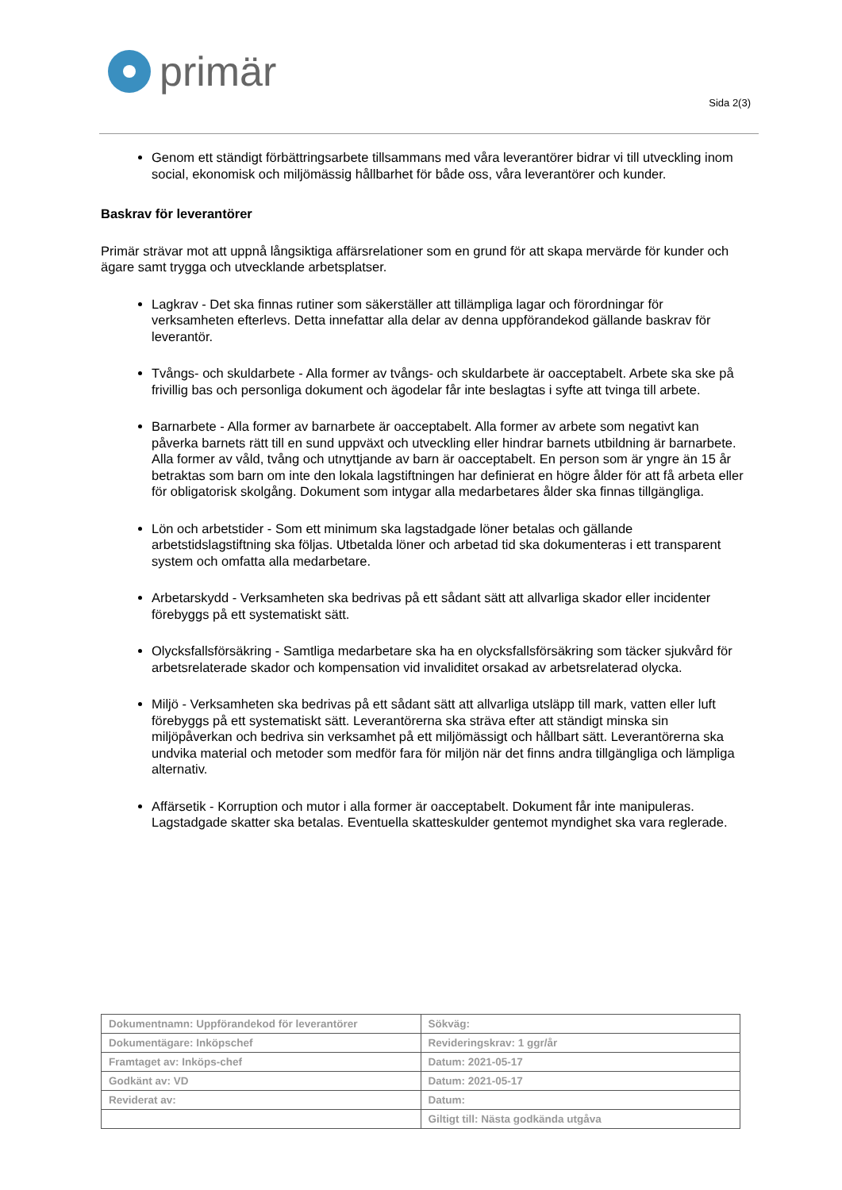primär
Sida 2(3)
Genom ett ständigt förbättringsarbete tillsammans med våra leverantörer bidrar vi till utveckling inom social, ekonomisk och miljömässig hållbarhet för både oss, våra leverantörer och kunder.
Baskrav för leverantörer
Primär strävar mot att uppnå långsiktiga affärsrelationer som en grund för att skapa mervärde för kunder och ägare samt trygga och utvecklande arbetsplatser.
Lagkrav - Det ska finnas rutiner som säkerställer att tillämpliga lagar och förordningar för verksamheten efterlevs. Detta innefattar alla delar av denna uppförandekod gällande baskrav för leverantör.
Tvångs- och skuldarbete - Alla former av tvångs- och skuldarbete är oacceptabelt. Arbete ska ske på frivillig bas och personliga dokument och ägodelar får inte beslagtas i syfte att tvinga till arbete.
Barnarbete - Alla former av barnarbete är oacceptabelt. Alla former av arbete som negativt kan påverka barnets rätt till en sund uppväxt och utveckling eller hindrar barnets utbildning är barnarbete. Alla former av våld, tvång och utnyttjande av barn är oacceptabelt. En person som är yngre än 15 år betraktas som barn om inte den lokala lagstiftningen har definierat en högre ålder för att få arbeta eller för obligatorisk skolgång. Dokument som intygar alla medarbetares ålder ska finnas tillgängliga.
Lön och arbetstider - Som ett minimum ska lagstadgade löner betalas och gällande arbetstidslagstiftning ska följas. Utbetalda löner och arbetad tid ska dokumenteras i ett transparent system och omfatta alla medarbetare.
Arbetarskydd - Verksamheten ska bedrivas på ett sådant sätt att allvarliga skador eller incidenter förebyggs på ett systematiskt sätt.
Olycksfallsförsäkring - Samtliga medarbetare ska ha en olycksfallsförsäkring som täcker sjukvård för arbetsrelaterade skador och kompensation vid invaliditet orsakad av arbetsrelaterad olycka.
Miljö - Verksamheten ska bedrivas på ett sådant sätt att allvarliga utsläpp till mark, vatten eller luft förebyggs på ett systematiskt sätt. Leverantörerna ska sträva efter att ständigt minska sin miljöpåverkan och bedriva sin verksamhet på ett miljömässigt och hållbart sätt. Leverantörerna ska undvika material och metoder som medför fara för miljön när det finns andra tillgängliga och lämpliga alternativ.
Affärsetik - Korruption och mutor i alla former är oacceptabelt. Dokument får inte manipuleras. Lagstadgade skatter ska betalas. Eventuella skatteskulder gentemot myndighet ska vara reglerade.
| Dokumentnamn: Uppförandekod för leverantörer | Sökväg: |
| Dokumentägare: Inköpschef | Revideringskrav: 1 ggr/år |
| Framtaget av: Inköps-chef | Datum: 2021-05-17 |
| Godkänt av: VD | Datum: 2021-05-17 |
| Reviderat av: | Datum: |
| | Giltigt till: Nästa godkända utgåva |